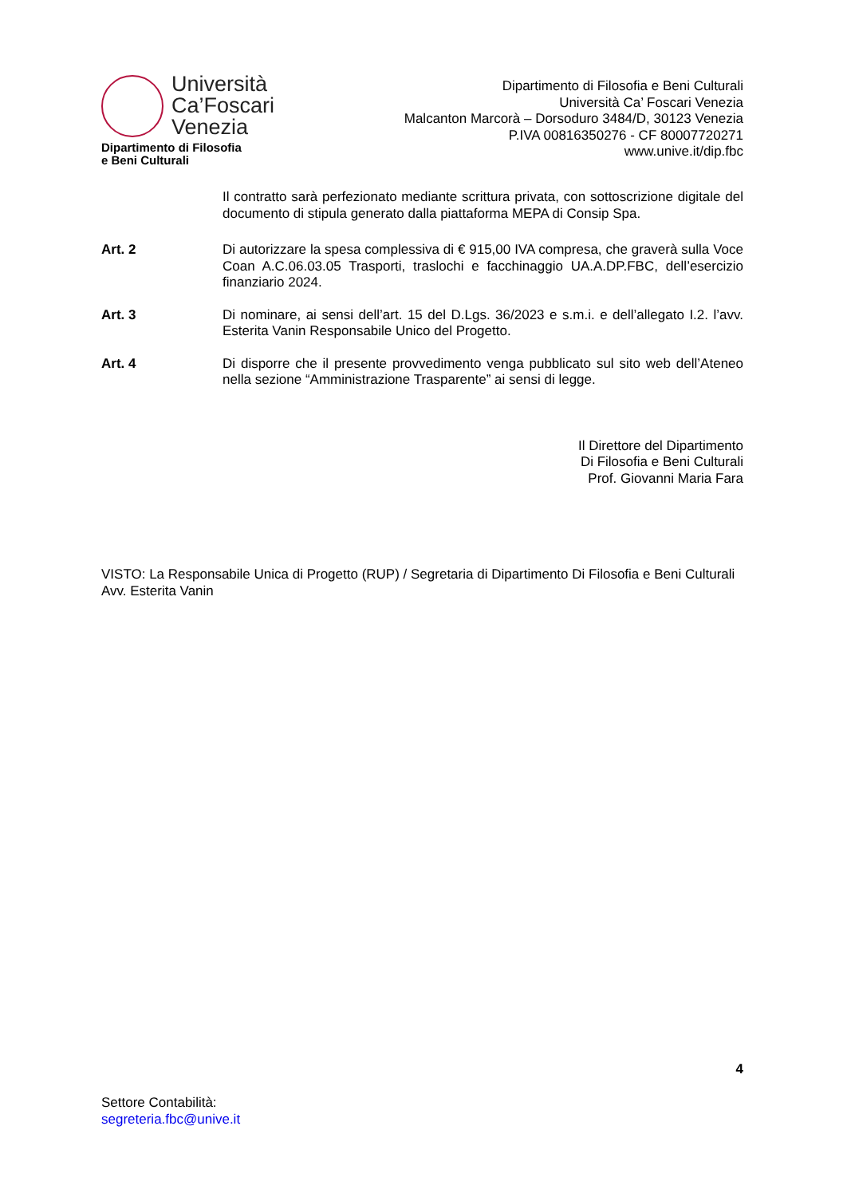Università
Ca’Foscari
Venezia
Dipartimento di Filosofia
e Beni Culturali
Dipartimento di Filosofia e Beni Culturali
Università Ca’ Foscari Venezia
Malcanton Marcorà – Dorsoduro 3484/D, 30123 Venezia
P.IVA 00816350276 - CF 80007720271
www.unive.it/dip.fbc
Il contratto sarà perfezionato mediante scrittura privata, con sottoscrizione digitale del documento di stipula generato dalla piattaforma MEPA di Consip Spa.
Art. 2 Di autorizzare la spesa complessiva di € 915,00 IVA compresa, che graverà sulla Voce Coan A.C.06.03.05 Trasporti, traslochi e facchinaggio UA.A.DP.FBC, dell’esercizio finanziario 2024.
Art. 3 Di nominare, ai sensi dell’art. 15 del D.Lgs. 36/2023 e s.m.i. e dell’allegato I.2. l’avv. Esterita Vanin Responsabile Unico del Progetto.
Art. 4 Di disporre che il presente provvedimento venga pubblicato sul sito web dell’Ateneo nella sezione “Amministrazione Trasparente” ai sensi di legge.
Il Direttore del Dipartimento
Di Filosofia e Beni Culturali
Prof. Giovanni Maria Fara
VISTO: La Responsabile Unica di Progetto (RUP) / Segretaria di Dipartimento Di Filosofia e Beni Culturali
Avv. Esterita Vanin
4
Settore Contabilità:
segreteria.fbc@unive.it